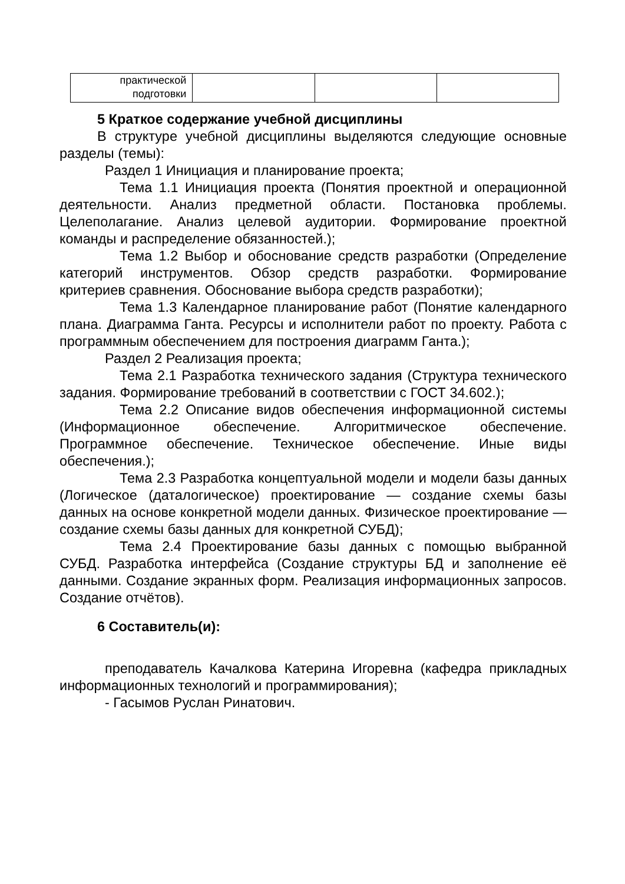| практической подготовки | | | |
5 Краткое содержание учебной дисциплины
В структуре учебной дисциплины выделяются следующие основные разделы (темы):
Раздел 1 Инициация и планирование проекта;
Тема 1.1 Инициация проекта (Понятия проектной и операционной деятельности. Анализ предметной области. Постановка проблемы. Целеполагание. Анализ целевой аудитории. Формирование проектной команды и распределение обязанностей.);
Тема 1.2 Выбор и обоснование средств разработки (Определение категорий инструментов. Обзор средств разработки. Формирование критериев сравнения. Обоснование выбора средств разработки);
Тема 1.3 Календарное планирование работ (Понятие календарного плана. Диаграмма Ганта. Ресурсы и исполнители работ по проекту. Работа с программным обеспечением для построения диаграмм Ганта.);
Раздел 2 Реализация проекта;
Тема 2.1 Разработка технического задания (Структура технического задания. Формирование требований в соответствии с ГОСТ 34.602.);
Тема 2.2 Описание видов обеспечения информационной системы (Информационное обеспечение. Алгоритмическое обеспечение. Программное обеспечение. Техническое обеспечение. Иные виды обеспечения.);
Тема 2.3 Разработка концептуальной модели и модели базы данных (Логическое (даталогическое) проектирование — создание схемы базы данных на основе конкретной модели данных. Физическое проектирование — создание схемы базы данных для конкретной СУБД);
Тема 2.4 Проектирование базы данных с помощью выбранной СУБД. Разработка интерфейса (Создание структуры БД и заполнение её данными. Создание экранных форм. Реализация информационных запросов. Создание отчётов).
6 Составитель(и):
преподаватель Качалкова Катерина Игоревна (кафедра прикладных информационных технологий и программирования);
- Гасымов Руслан Ринатович.